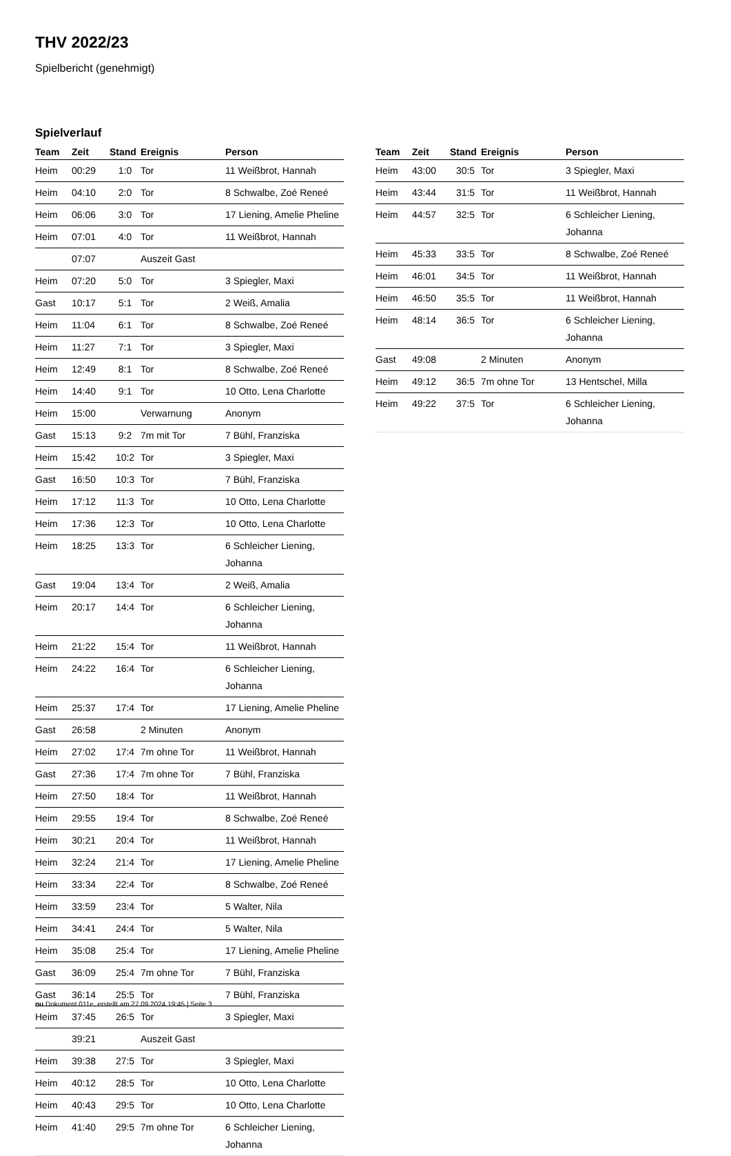THV 2022/23
Spielbericht (genehmigt)
Spielverlauf
| Team | Zeit | Stand | Ereignis | Person |
| --- | --- | --- | --- | --- |
| Heim | 00:29 | 1:0 | Tor | 11 Weißbrot, Hannah |
| Heim | 04:10 | 2:0 | Tor | 8 Schwalbe, Zoé Reneé |
| Heim | 06:06 | 3:0 | Tor | 17 Liening, Amelie Pheline |
| Heim | 07:01 | 4:0 | Tor | 11 Weißbrot, Hannah |
| | 07:07 | | Auszeit Gast | |
| Heim | 07:20 | 5:0 | Tor | 3 Spiegler, Maxi |
| Gast | 10:17 | 5:1 | Tor | 2 Weiß, Amalia |
| Heim | 11:04 | 6:1 | Tor | 8 Schwalbe, Zoé Reneé |
| Heim | 11:27 | 7:1 | Tor | 3 Spiegler, Maxi |
| Heim | 12:49 | 8:1 | Tor | 8 Schwalbe, Zoé Reneé |
| Heim | 14:40 | 9:1 | Tor | 10 Otto, Lena Charlotte |
| Heim | 15:00 | | Verwarnung | Anonym |
| Gast | 15:13 | 9:2 | 7m mit Tor | 7 Bühl, Franziska |
| Heim | 15:42 | 10:2 | Tor | 3 Spiegler, Maxi |
| Gast | 16:50 | 10:3 | Tor | 7 Bühl, Franziska |
| Heim | 17:12 | 11:3 | Tor | 10 Otto, Lena Charlotte |
| Heim | 17:36 | 12:3 | Tor | 10 Otto, Lena Charlotte |
| Heim | 18:25 | 13:3 | Tor | 6 Schleicher Liening, Johanna |
| Gast | 19:04 | 13:4 | Tor | 2 Weiß, Amalia |
| Heim | 20:17 | 14:4 | Tor | 6 Schleicher Liening, Johanna |
| Heim | 21:22 | 15:4 | Tor | 11 Weißbrot, Hannah |
| Heim | 24:22 | 16:4 | Tor | 6 Schleicher Liening, Johanna |
| Heim | 25:37 | 17:4 | Tor | 17 Liening, Amelie Pheline |
| Gast | 26:58 | | 2 Minuten | Anonym |
| Heim | 27:02 | 17:4 | 7m ohne Tor | 11 Weißbrot, Hannah |
| Gast | 27:36 | 17:4 | 7m ohne Tor | 7 Bühl, Franziska |
| Heim | 27:50 | 18:4 | Tor | 11 Weißbrot, Hannah |
| Heim | 29:55 | 19:4 | Tor | 8 Schwalbe, Zoé Reneé |
| Heim | 30:21 | 20:4 | Tor | 11 Weißbrot, Hannah |
| Heim | 32:24 | 21:4 | Tor | 17 Liening, Amelie Pheline |
| Heim | 33:34 | 22:4 | Tor | 8 Schwalbe, Zoé Reneé |
| Heim | 33:59 | 23:4 | Tor | 5 Walter, Nila |
| Heim | 34:41 | 24:4 | Tor | 5 Walter, Nila |
| Heim | 35:08 | 25:4 | Tor | 17 Liening, Amelie Pheline |
| Gast | 36:09 | 25:4 | 7m ohne Tor | 7 Bühl, Franziska |
| Gast | 36:14 | 25:5 | Tor | 7 Bühl, Franziska |
| Heim | 37:45 | 26:5 | Tor | 3 Spiegler, Maxi |
| | 39:21 | | Auszeit Gast | |
| Heim | 39:38 | 27:5 | Tor | 3 Spiegler, Maxi |
| Heim | 40:12 | 28:5 | Tor | 10 Otto, Lena Charlotte |
| Heim | 40:43 | 29:5 | Tor | 10 Otto, Lena Charlotte |
| Heim | 41:40 | 29:5 | 7m ohne Tor | 6 Schleicher Liening, Johanna |
| Team | Zeit | Stand | Ereignis | Person |
| --- | --- | --- | --- | --- |
| Heim | 43:00 | 30:5 | Tor | 3 Spiegler, Maxi |
| Heim | 43:44 | 31:5 | Tor | 11 Weißbrot, Hannah |
| Heim | 44:57 | 32:5 | Tor | 6 Schleicher Liening, Johanna |
| Heim | 45:33 | 33:5 | Tor | 8 Schwalbe, Zoé Reneé |
| Heim | 46:01 | 34:5 | Tor | 11 Weißbrot, Hannah |
| Heim | 46:50 | 35:5 | Tor | 11 Weißbrot, Hannah |
| Heim | 48:14 | 36:5 | Tor | 6 Schleicher Liening, Johanna |
| Gast | 49:08 | | 2 Minuten | Anonym |
| Heim | 49:12 | 36:5 | 7m ohne Tor | 13 Hentschel, Milla |
| Heim | 49:22 | 37:5 | Tor | 6 Schleicher Liening, Johanna |
nu.Dokument 011e, erstellt am 27.09.2024 19:45 | Seite 3